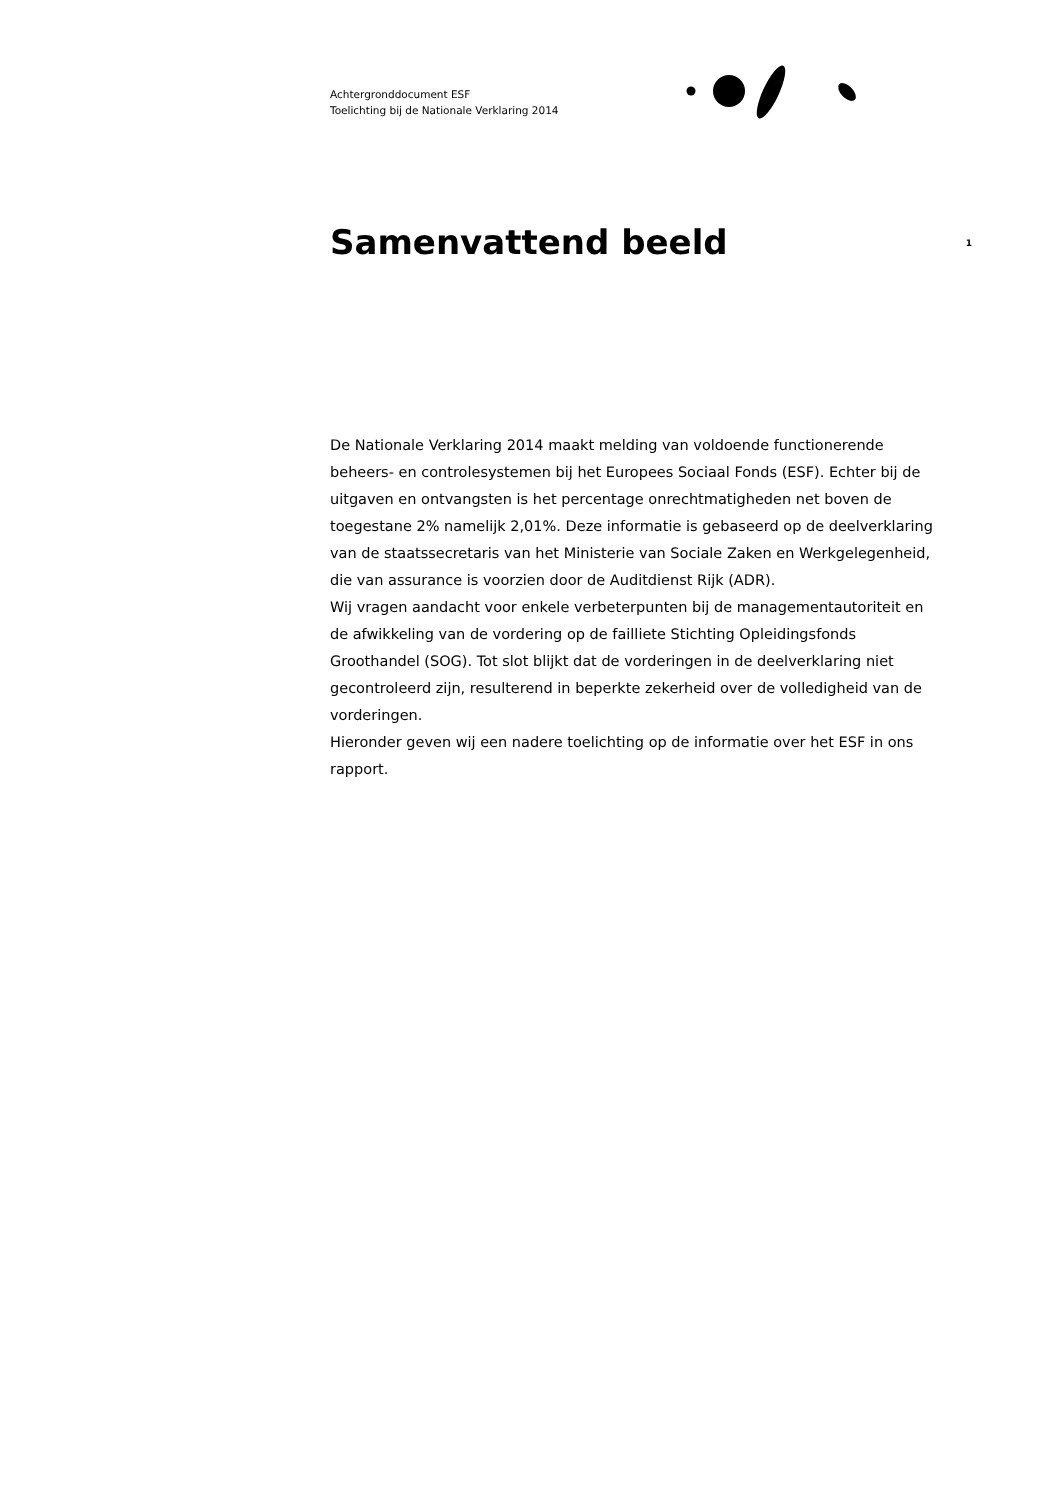Achtergronddocument ESF
Toelichting bij de Nationale Verklaring 2014
Samenvattend beeld
1
De Nationale Verklaring 2014 maakt melding van voldoende functionerende beheers- en controlesystemen bij het Europees Sociaal Fonds (ESF). Echter bij de uitgaven en ontvangsten is het percentage onrechtmatigheden net boven de toegestane 2% namelijk 2,01%. Deze informatie is gebaseerd op de deelverklaring van de staatssecretaris van het Ministerie van Sociale Zaken en Werkgelegenheid, die van assurance is voorzien door de Auditdienst Rijk (ADR).
Wij vragen aandacht voor enkele verbeterpunten bij de managementautoriteit en de afwikkeling van de vordering op de failliete Stichting Opleidingsfonds Groothandel (SOG). Tot slot blijkt dat de vorderingen in de deelverklaring niet gecontroleerd zijn, resulterend in beperkte zekerheid over de volledigheid van de vorderingen.
Hieronder geven wij een nadere toelichting op de informatie over het ESF in ons rapport.